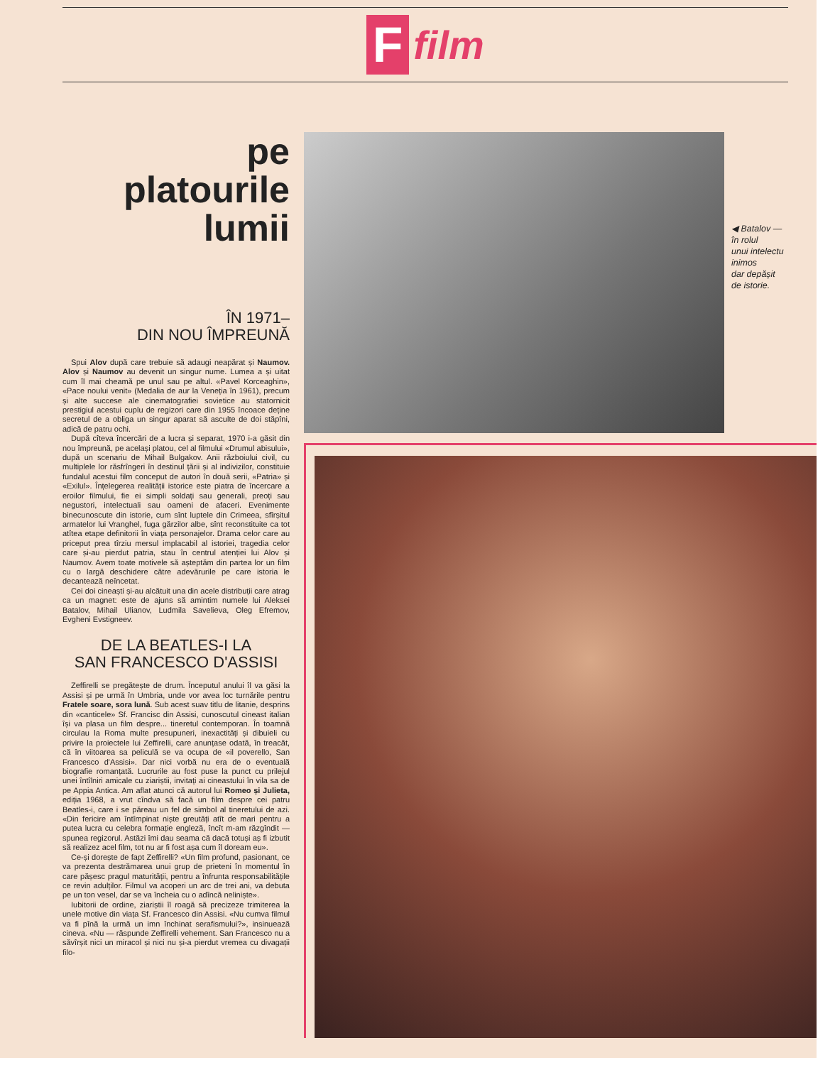F
film
pe
platourile
lumii
ÎN 1971–
DIN NOU ÎMPREUNĂ
Spui Alov după care trebuie să adaugi neapărat și Naumov. Alov și Naumov au devenit un singur nume. Lumea a și uitat cum îl mai cheamă pe unul sau pe altul. «Pavel Korceaghin», «Pace noului venit» (Medalia de aur la Veneția în 1961), precum și alte succese ale cinematografiei sovietice au statornicit prestigiul acestui cuplu de regizori care din 1955 încoace deține secretul de a obliga un singur aparat să asculte de doi stăpîni, adică de patru ochi.
După cîteva încercări de a lucra și separat, 1970 i-a găsit din nou împreună, pe același platou, cel al filmului «Drumul abisului», după un scenariu de Mihail Bulgakov. Anii războiului civil, cu multiplele lor răsfrîngeri în destinul țării și al indivizilor, constituie fundalul acestui film conceput de autori în două serii, «Patria» și «Exilul». Înțelegerea realității istorice este piatra de încercare a eroilor filmului, fie ei simpli soldați sau generali, preoți sau negustori, intelectuali sau oameni de afaceri. Evenimente binecunoscute din istorie, cum sînt luptele din Crimeea, sfîrșitul armatelor lui Vranghel, fuga gărzilor albe, sînt reconstituite ca tot atîtea etape definitorii în viața personajelor. Drama celor care au priceput prea tîrziu mersul implacabil al istoriei, tragedia celor care și-au pierdut patria, stau în centrul atenției lui Alov și Naumov. Avem toate motivele să așteptăm din partea lor un film cu o largă deschidere către adevărurile pe care istoria le decantează neîncetat.
Cei doi cineaști și-au alcătuit una din acele distribuții care atrag ca un magnet: este de ajuns să amintim numele lui Aleksei Batalov, Mihail Ulianov, Ludmila Savelieva, Oleg Efremov, Evgheni Evstigneev.
DE LA BEATLES-I LA
SAN FRANCESCO D'ASSISI
Zeffirelli se pregătește de drum. Începutul anului îl va găsi la Assisi și pe urmă în Umbria, unde vor avea loc turnările pentru Fratele soare, sora lună. Sub acest suav titlu de litanie, desprins din «canticele» Sf. Francisc din Assisi, cunoscutul cineast italian își va plasa un film despre... tineretul contemporan. În toamnă circulau la Roma multe presupuneri, inexactități și dibuieli cu privire la proiectele lui Zeffirelli, care anunțase odată, în treacăt, că în viitoarea sa peliculă se va ocupa de «il poverello, San Francesco d'Assisi». Dar nici vorbă nu era de o eventuală biografie romanțată. Lucrurile au fost puse la punct cu prilejul unei întîlniri amicale cu ziariștii, invitați ai cineastului în vila sa de pe Appia Antica. Am aflat atunci că autorul lui Romeo și Julieta, ediția 1968, a vrut cîndva să facă un film despre cei patru Beatles-i, care i se păreau un fel de simbol al tineretului de azi. «Din fericire am întîmpinat niște greutăți atît de mari pentru a putea lucra cu celebra formație engleză, încît m-am răzgîndit — spunea regizorul. Astăzi îmi dau seama că dacă totuși aș fi izbutit să realizez acel film, tot nu ar fi fost așa cum îl doream eu».
Ce-și dorește de fapt Zeffirelli? «Un film profund, pasionant, ce va prezenta destrămarea unui grup de prieteni în momentul în care pășesc pragul maturității, pentru a înfrunta responsabilitățile ce revin adulților. Filmul va acoperi un arc de trei ani, va debuta pe un ton vesel, dar se va încheia cu o adîncă neliniște».
Iubitorii de ordine, ziariștii îl roagă să precizeze trimiterea la unele motive din viața Sf. Francesco din Assisi. «Nu cumva filmul va fi pînă la urmă un imn închinat serafismului?», insinuează cineva. «Nu — răspunde Zeffirelli vehement. San Francesco nu a săvîrșit nici un miracol și nici nu și-a pierdut vremea cu divagații filo-
◀ Batalov —
în rolul
unui intelectu
inimos
dar depășit
de istorie.